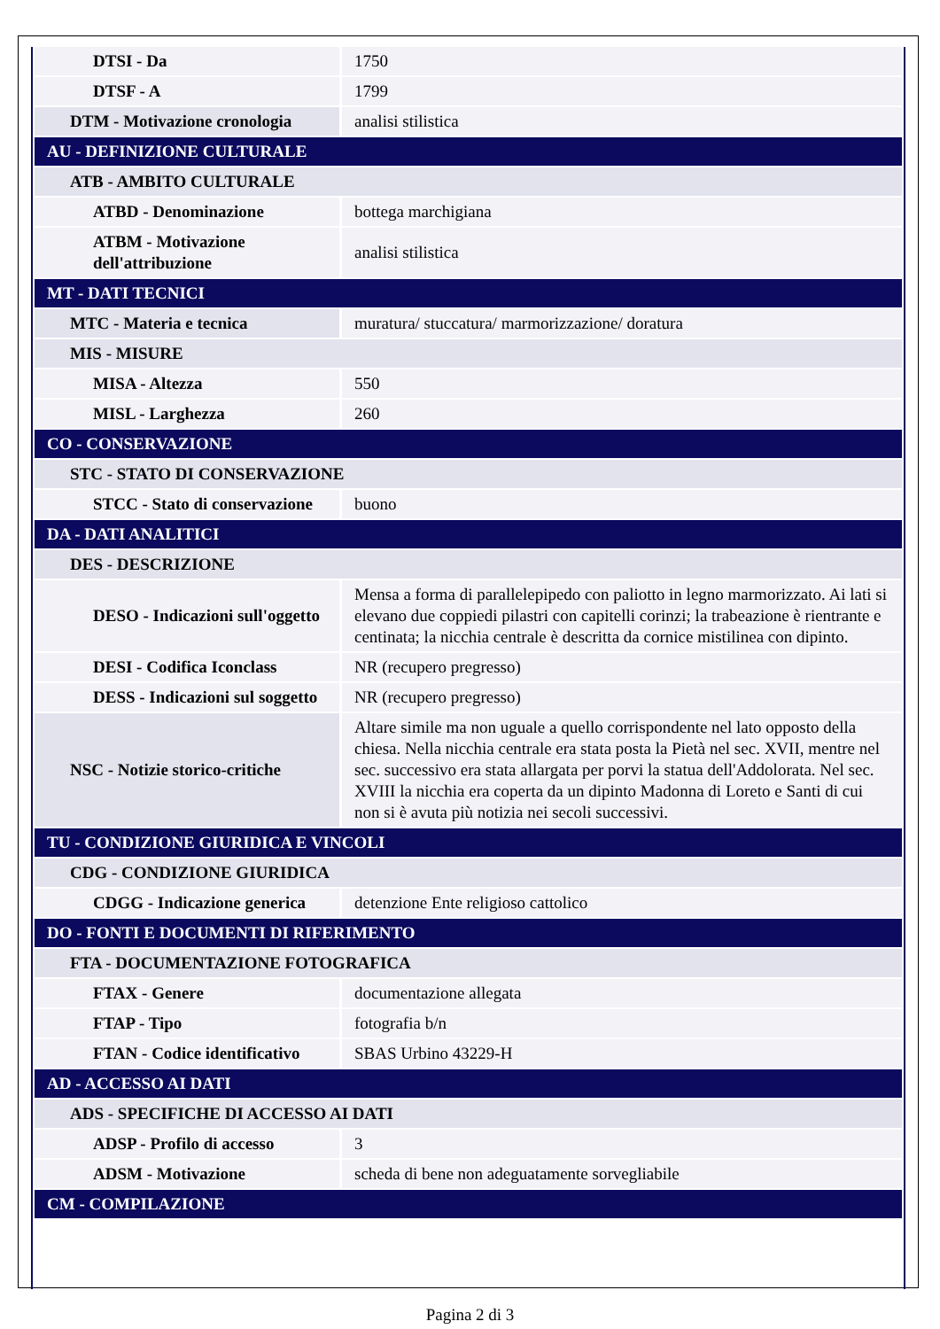| DTSI - Da | 1750 |
| DTSF - A | 1799 |
| DTM - Motivazione cronologia | analisi stilistica |
| AU - DEFINIZIONE CULTURALE | |
| ATB - AMBITO CULTURALE | |
| ATBD - Denominazione | bottega marchigiana |
| ATBM - Motivazione dell'attribuzione | analisi stilistica |
| MT - DATI TECNICI | |
| MTC - Materia e tecnica | muratura/ stuccatura/ marmorizzazione/ doratura |
| MIS - MISURE | |
| MISA - Altezza | 550 |
| MISL - Larghezza | 260 |
| CO - CONSERVAZIONE | |
| STC - STATO DI CONSERVAZIONE | |
| STCC - Stato di conservazione | buono |
| DA - DATI ANALITICI | |
| DES - DESCRIZIONE | |
| DESO - Indicazioni sull'oggetto | Mensa a forma di parallelepipedo con paliotto in legno marmorizzato. Ai lati si elevano due coppiedi pilastri con capitelli corinzi; la trabeazione è rientrante e centinata; la nicchia centrale è descritta da cornice mistilinea con dipinto. |
| DESI - Codifica Iconclass | NR (recupero pregresso) |
| DESS - Indicazioni sul soggetto | NR (recupero pregresso) |
| NSC - Notizie storico-critiche | Altare simile ma non uguale a quello corrispondente nel lato opposto della chiesa. Nella nicchia centrale era stata posta la Pietà nel sec. XVII, mentre nel sec. successivo era stata allargata per porvi la statua dell'Addolorata. Nel sec. XVIII la nicchia era coperta da un dipinto Madonna di Loreto e Santi di cui non si è avuta più notizia nei secoli successivi. |
| TU - CONDIZIONE GIURIDICA E VINCOLI | |
| CDG - CONDIZIONE GIURIDICA | |
| CDGG - Indicazione generica | detenzione Ente religioso cattolico |
| DO - FONTI E DOCUMENTI DI RIFERIMENTO | |
| FTA - DOCUMENTAZIONE FOTOGRAFICA | |
| FTAX - Genere | documentazione allegata |
| FTAP - Tipo | fotografia b/n |
| FTAN - Codice identificativo | SBAS Urbino 43229-H |
| AD - ACCESSO AI DATI | |
| ADS - SPECIFICHE DI ACCESSO AI DATI | |
| ADSP - Profilo di accesso | 3 |
| ADSM - Motivazione | scheda di bene non adeguatamente sorvegliabile |
| CM - COMPILAZIONE | |
Pagina 2 di 3